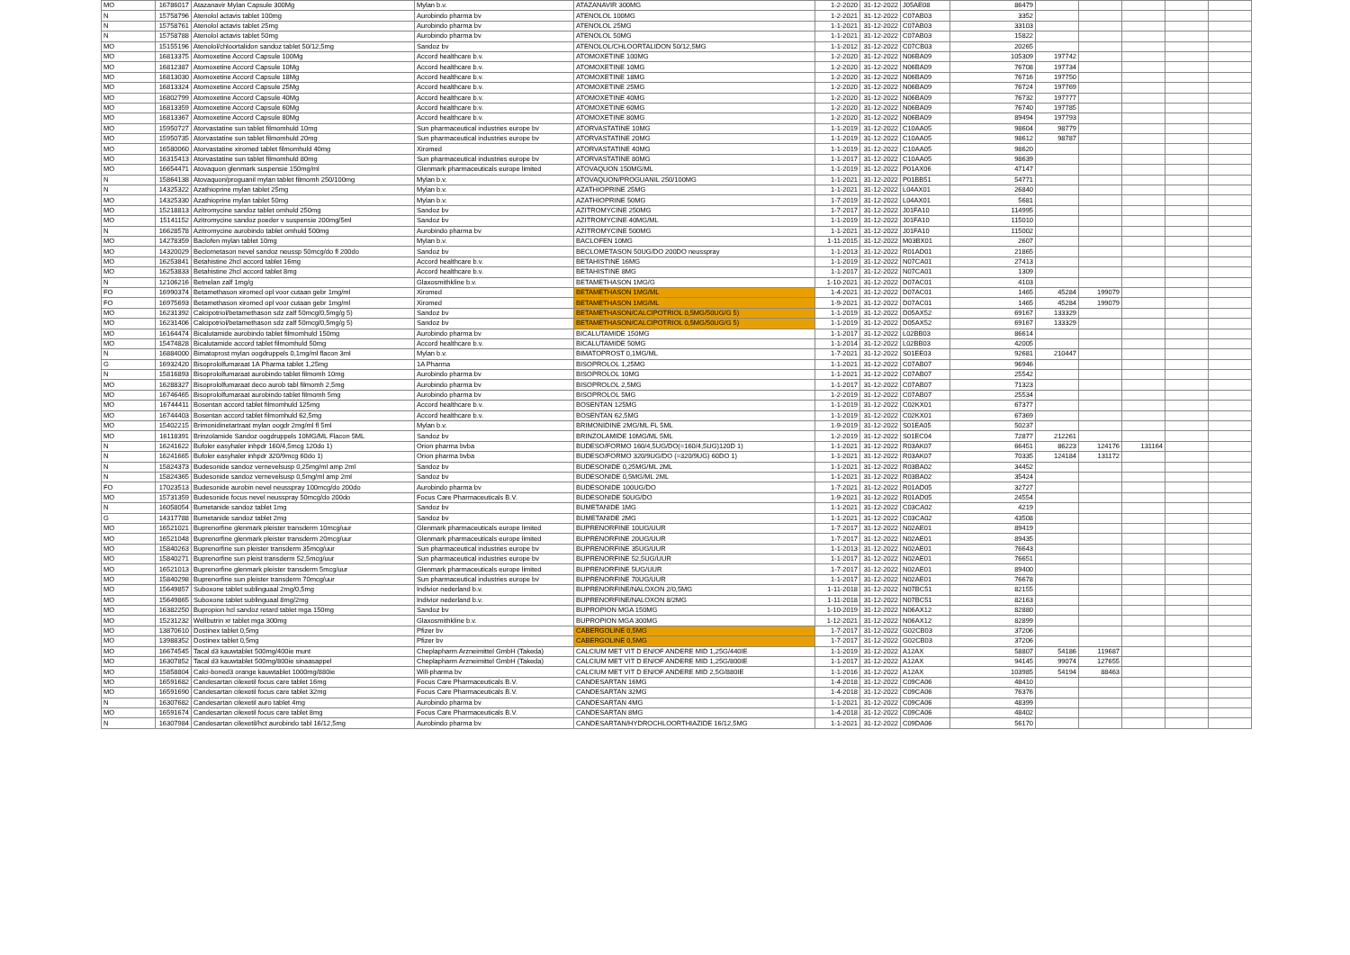| MO | 16786017 | Atazanavir Mylan Capsule 300Mg | Mylan b.v. | ATAZANAVIR 300MG | 1-2-2020 | 31-12-2022 | J05AE08 | 86479 | | | | | |
| N | 15758796 | Atenolol actavis tablet 100mg | Aurobindo pharma bv | ATENOLOL 100MG | 1-2-2021 | 31-12-2022 | C07AB03 | 3352 | | | | | |
| N | 15758761 | Atenolol actavis tablet 25mg | Aurobindo pharma bv | ATENOLOL 25MG | 1-1-2021 | 31-12-2022 | C07AB03 | 33103 | | | | | |
| N | 15758788 | Atenolol actavis tablet 50mg | Aurobindo pharma bv | ATENOLOL 50MG | 1-1-2021 | 31-12-2022 | C07AB03 | 15822 | | | | | |
| MO | 15155196 | Atenolol/chloortalidon sandoz tablet 50/12,5mg | Sandoz bv | ATENOLOL/CHLOORTALIDON 50/12,5MG | 1-1-2012 | 31-12-2022 | C07CB03 | 20265 | | | | | |
| MO | 16813375 | Atomoxetine Accord Capsule 100Mg | Accord healthcare b.v. | ATOMOXETINE 100MG | 1-2-2020 | 31-12-2022 | N06BA09 | 105309 | 197742 | | | | |
| MO | 16812387 | Atomoxetine Accord Capsule 10Mg | Accord healthcare b.v. | ATOMOXETINE 10MG | 1-2-2020 | 31-12-2022 | N06BA09 | 76708 | 197734 | | | | |
| MO | 16813030 | Atomoxetine Accord Capsule 18Mg | Accord healthcare b.v. | ATOMOXETINE 18MG | 1-2-2020 | 31-12-2022 | N06BA09 | 76716 | 197750 | | | | |
| MO | 16813324 | Atomoxetine Accord Capsule 25Mg | Accord healthcare b.v. | ATOMOXETINE 25MG | 1-2-2020 | 31-12-2022 | N06BA09 | 76724 | 197769 | | | | |
| MO | 16802799 | Atomoxetine Accord Capsule 40Mg | Accord healthcare b.v. | ATOMOXETINE 40MG | 1-2-2020 | 31-12-2022 | N06BA09 | 76732 | 197777 | | | | |
| MO | 16813359 | Atomoxetine Accord Capsule 60Mg | Accord healthcare b.v. | ATOMOXETINE 60MG | 1-2-2020 | 31-12-2022 | N06BA09 | 76740 | 197785 | | | | |
| MO | 16813367 | Atomoxetine Accord Capsule 80Mg | Accord healthcare b.v. | ATOMOXETINE 80MG | 1-2-2020 | 31-12-2022 | N06BA09 | 89494 | 197793 | | | | |
| MO | 15950727 | Atorvastatine sun tablet filmomhuld 10mg | Sun pharmaceutical industries europe bv | ATORVASTATINE 10MG | 1-1-2019 | 31-12-2022 | C10AA05 | 98604 | 98779 | | | | |
| MO | 15950735 | Atorvastatine sun tablet filmomhuld 20mg | Sun pharmaceutical industries europe bv | ATORVASTATINE 20MG | 1-1-2019 | 31-12-2022 | C10AA05 | 98612 | 98787 | | | | |
| MO | 16580060 | Atorvastatine xiromed tablet filmomhuld 40mg | Xiromed | ATORVASTATINE 40MG | 1-1-2019 | 31-12-2022 | C10AA05 | 98620 | | | | | |
| MO | 16315413 | Atorvastatine sun tablet filmomhuld 80mg | Sun pharmaceutical industries europe bv | ATORVASTATINE 80MG | 1-1-2017 | 31-12-2022 | C10AA05 | 98639 | | | | | |
| MO | 16654471 | Atovaquon glenmark suspensie 150mg/ml | Glenmark pharmaceuticals europe limited | ATOVAQUON 150MG/ML | 1-1-2019 | 31-12-2022 | P01AX06 | 47147 | | | | | |
| N | 15864138 | Atovaquon/proguanil mylan tablet filmomh 250/100mg | Mylan b.v. | ATOVAQUON/PROGUANIL 250/100MG | 1-1-2021 | 31-12-2022 | P01BB51 | 54771 | | | | | |
| N | 14325322 | Azathioprine mylan tablet 25mg | Mylan b.v. | AZATHIOPRINE 25MG | 1-1-2021 | 31-12-2022 | L04AX01 | 26840 | | | | | |
| MO | 14325330 | Azathioprine mylan tablet 50mg | Mylan b.v. | AZATHIOPRINE 50MG | 1-7-2019 | 31-12-2022 | L04AX01 | 5681 | | | | | |
| MO | 15218813 | Azitromycine sandoz tablet omhuld 250mg | Sandoz bv | AZITROMYCINE 250MG | 1-7-2017 | 31-12-2022 | J01FA10 | 114995 | | | | | |
| MO | 15141152 | Azitromycine sandoz poeder v suspensie 200mg/5ml | Sandoz bv | AZITROMYCINE 40MG/ML | 1-1-2019 | 31-12-2022 | J01FA10 | 115010 | | | | | |
| N | 16628578 | Azitromycine aurobindo tablet omhuld 500mg | Aurobindo pharma bv | AZITROMYCINE 500MG | 1-1-2021 | 31-12-2022 | J01FA10 | 115002 | | | | | |
| MO | 14278359 | Baclofen mylan tablet 10mg | Mylan b.v. | BACLOFEN 10MG | 1-11-2015 | 31-12-2022 | M03BX01 | 2607 | | | | | |
| MO | 14320029 | Beclometason nevel sandoz neussp 50mcg/do fl 200do | Sandoz bv | BECLOMETASON 50UG/DO 200DO neusspray | 1-1-2013 | 31-12-2022 | R01AD01 | 21865 | | | | | |
| MO | 16253841 | Betahistine 2hcl accord tablet 16mg | Accord healthcare b.v. | BETAHISTINE 16MG | 1-1-2019 | 31-12-2022 | N07CA01 | 27413 | | | | | |
| MO | 16253833 | Betahistine 2hcl accord tablet 8mg | Accord healthcare b.v. | BETAHISTINE 8MG | 1-1-2017 | 31-12-2022 | N07CA01 | 1309 | | | | | |
| N | 12106216 | Betnelan zalf 1mg/g | Glaxosmithkline b.v. | BETAMETHASON 1MG/G | 1-10-2021 | 31-12-2022 | D07AC01 | 4103 | | | | | |
| FO | 16990374 | Betamethason xiromed opl voor cutaan gebr 1mg/ml | Xiromed | BETAMETHASON 1MG/ML | 1-4-2021 | 31-12-2022 | D07AC01 | 1465 | 45284 | 199079 | | | |
| FO | 16975693 | Betamethason xiromed opl voor cutaan gebr 1mg/ml | Xiromed | BETAMETHASON 1MG/ML | 1-9-2021 | 31-12-2022 | D07AC01 | 1465 | 45284 | 199079 | | | |
| MO | 16231392 | Calcipotriol/betamethason sdz zalf 50mcg/0,5mg/g 5) | Sandoz bv | BETAMETHASON/CALCIPOTRIOL 0,5MG/50UG/G 5) | 1-1-2019 | 31-12-2022 | D05AX52 | 69167 | 133329 | | | | |
| MO | 16231406 | Calcipotriol/betamethason sdz zalf 50mcg/0,5mg/g 5) | Sandoz bv | BETAMETHASON/CALCIPOTRIOL 0,5MG/50UG/G 5) | 1-1-2019 | 31-12-2022 | D05AX52 | 69167 | 133329 | | | | |
| MO | 16164474 | Bicalutamide aurobindo tablet filmomhuld 150mg | Aurobindo pharma bv | BICALUTAMIDE 150MG | 1-1-2017 | 31-12-2022 | L02BB03 | 86614 | | | | | |
| MO | 15474828 | Bicalutamide accord tablet filmomhuld 50mg | Accord healthcare b.v. | BICALUTAMIDE 50MG | 1-1-2014 | 31-12-2022 | L02BB03 | 42005 | | | | | |
| N | 16884000 | Bimatoprost mylan oogdruppels 0,1mg/ml flacon 3ml | Mylan b.v. | BIMATOPROST 0,1MG/ML | 1-7-2021 | 31-12-2022 | S01EE03 | 92681 | 210447 | | | | |
| G | 16932420 | Bisoprololfumaraat 1A Pharma tablet 1,25mg | 1A Pharma | BISOPROLOL 1,25MG | 1-1-2021 | 31-12-2022 | C07AB07 | 96946 | | | | | |
| N | 15816893 | Bisoprololfumaraat aurobindo tablet filmomh 10mg | Aurobindo pharma bv | BISOPROLOL 10MG | 1-1-2021 | 31-12-2022 | C07AB07 | 25542 | | | | | |
| MO | 16288327 | Bisoprololfumaraat deco aurob tabl filmomh 2,5mg | Aurobindo pharma bv | BISOPROLOL 2,5MG | 1-1-2017 | 31-12-2022 | C07AB07 | 71323 | | | | | |
| MO | 16746465 | Bisoprololfumaraat aurobindo tablet filmomh 5mg | Aurobindo pharma bv | BISOPROLOL 5MG | 1-2-2019 | 31-12-2022 | C07AB07 | 25534 | | | | | |
| MO | 16744411 | Bosentan accord tablet filmomhuld 125mg | Accord healthcare b.v. | BOSENTAN 125MG | 1-1-2019 | 31-12-2022 | C02KX01 | 67377 | | | | | |
| MO | 16744403 | Bosentan accord tablet filmomhuld 62,5mg | Accord healthcare b.v. | BOSENTAN 62,5MG | 1-1-2019 | 31-12-2022 | C02KX01 | 67369 | | | | | |
| MO | 15402215 | Brimonidinetartraat mylan oogdr 2mg/ml fl 5ml | Mylan b.v. | BRIMONIDINE 2MG/ML FL 5ML | 1-9-2019 | 31-12-2022 | S01EA05 | 50237 | | | | | |
| MO | 16118391 | Brinzolamide Sandoz oogdruppels 10MG/ML Flacon 5ML | Sandoz bv | BRINZOLAMIDE 10MG/ML 5ML | 1-2-2019 | 31-12-2022 | S01EC04 | 72877 | 212261 | | | | |
| N | 16241622 | Bufoler easyhaler inhpdr 160/4,5mcg 120do 1) | Orion pharma bvba | BUDESO/FORMO 160/4,5UG/DO(=160/4,5UG)120D 1) | 1-1-2021 | 31-12-2022 | R03AK07 | 66451 | 86223 | 124176 | 131164 | | |
| N | 16241665 | Bufoler easyhaler inhpdr 320/9mcg 60do 1) | Orion pharma bvba | BUDESO/FORMO 320/9UG/DO (=320/9UG) 60DO 1) | 1-1-2021 | 31-12-2022 | R03AK07 | 70335 | 124184 | 131172 | | | |
| N | 15824373 | Budesonide sandoz vernevelsusp 0,25mg/ml amp 2ml | Sandoz bv | BUDESONIDE 0,25MG/ML 2ML | 1-1-2021 | 31-12-2022 | R03BA02 | 34452 | | | | | |
| N | 15824365 | Budesonide sandoz vernevelsusp 0,5mg/ml amp 2ml | Sandoz bv | BUDESONIDE 0,5MG/ML 2ML | 1-1-2021 | 31-12-2022 | R03BA02 | 35424 | | | | | |
| FO | 17023513 | Budesonide aurobin nevel neusspray 100mcg/do 200do | Aurobindo pharma bv | BUDESONIDE 100UG/DO | 1-7-2021 | 31-12-2022 | R01AD05 | 32727 | | | | | |
| MO | 15731359 | Budesonide focus nevel neusspray 50mcg/do 200do | Focus Care Pharmaceuticals B.V. | BUDESONIDE 50UG/DO | 1-9-2021 | 31-12-2022 | R01AD05 | 24554 | | | | | |
| N | 16058054 | Bumetanide sandoz tablet 1mg | Sandoz bv | BUMETANIDE 1MG | 1-1-2021 | 31-12-2022 | C03CA02 | 4219 | | | | | |
| G | 14317788 | Bumetanide sandoz tablet 2mg | Sandoz bv | BUMETANIDE 2MG | 1-1-2021 | 31-12-2022 | C03CA02 | 43508 | | | | | |
| MO | 16521021 | Buprenorfine glenmark pleister transderm 10mcg/uur | Glenmark pharmaceuticals europe limited | BUPRENORFINE 10UG/UUR | 1-7-2017 | 31-12-2022 | N02AE01 | 89419 | | | | | |
| MO | 16521048 | Buprenorfine glenmark pleister transderm 20mcg/uur | Glenmark pharmaceuticals europe limited | BUPRENORFINE 20UG/UUR | 1-7-2017 | 31-12-2022 | N02AE01 | 89435 | | | | | |
| MO | 15840263 | Buprenorfine sun pleister transderm 35mcg/uur | Sun pharmaceutical industries europe bv | BUPRENORFINE 35UG/UUR | 1-1-2013 | 31-12-2022 | N02AE01 | 76643 | | | | | |
| MO | 15840271 | Buprenorfine sun pleist transderm 52,5mcg/uur | Sun pharmaceutical industries europe bv | BUPRENORFINE 52,5UG/UUR | 1-1-2017 | 31-12-2022 | N02AE01 | 76651 | | | | | |
| MO | 16521013 | Buprenorfine glenmark pleister transderm 5mcg/uur | Glenmark pharmaceuticals europe limited | BUPRENORFINE 5UG/UUR | 1-7-2017 | 31-12-2022 | N02AE01 | 89400 | | | | | |
| MO | 15840298 | Buprenorfine sun pleister transderm 70mcg/uur | Sun pharmaceutical industries europe bv | BUPRENORFINE 70UG/UUR | 1-1-2017 | 31-12-2022 | N02AE01 | 76678 | | | | | |
| MO | 15649857 | Suboxone tablet sublinguaal 2mg/0,5mg | Indivior nederland b.v. | BUPRENORFINE/NALOXON 2/0,5MG | 1-11-2018 | 31-12-2022 | N07BC51 | 82155 | | | | | |
| MO | 15649865 | Suboxone tablet sublinguaal 8mg/2mg | Indivior nederland b.v. | BUPRENORFINE/NALOXON 8/2MG | 1-11-2018 | 31-12-2022 | N07BC51 | 82163 | | | | | |
| MO | 16382250 | Bupropion hcl sandoz retard tablet mga 150mg | Sandoz bv | BUPROPION MGA 150MG | 1-10-2019 | 31-12-2022 | N06AX12 | 82880 | | | | | |
| MO | 15231232 | Wellbutrin xr tablet mga 300mg | Glaxosmithkline b.v. | BUPROPION MGA 300MG | 1-12-2021 | 31-12-2022 | N06AX12 | 82899 | | | | | |
| MO | 13870610 | Dostinex tablet 0,5mg | Pfizer bv | CABERGOLINE 0,5MG | 1-7-2017 | 31-12-2022 | G02CB03 | 37206 | | | | | |
| MO | 13988352 | Dostinex tablet 0,5mg | Pfizer bv | CABERGOLINE 0,5MG | 1-7-2017 | 31-12-2022 | G02CB03 | 37206 | | | | | |
| MO | 16674545 | Tacal d3 kauwtablet 500mg/400ie munt | Cheplapharm Arzneimittel GmbH (Takeda) | CALCIUM MET VIT D EN/OF ANDERE MID 1,25G/440IE | 1-1-2019 | 31-12-2022 | A12AX | 58807 | 54186 | 119687 | | | |
| MO | 16307852 | Tacal d3 kauwtablet 500mg/800ie sinaasappel | Cheplapharm Arzneimittel GmbH (Takeda) | CALCIUM MET VIT D EN/OF ANDERE MID 1,25G/800IE | 1-1-2017 | 31-12-2022 | A12AX | 94145 | 99074 | 127655 | | | |
| MO | 15858804 | Calci-boned3 orange kauwtablet 1000mg/880ie | Will-pharma bv | CALCIUM MET VIT D EN/OF ANDERE MID 2,5G/880IE | 1-1-2016 | 31-12-2022 | A12AX | 103985 | 54194 | 88463 | | | |
| MO | 16591682 | Candesartan cilexetil focus care tablet 16mg | Focus Care Pharmaceuticals B.V. | CANDESARTAN 16MG | 1-4-2018 | 31-12-2022 | C09CA06 | 48410 | | | | | |
| MO | 16591690 | Candesartan cilexetil focus care tablet 32mg | Focus Care Pharmaceuticals B.V. | CANDESARTAN 32MG | 1-4-2018 | 31-12-2022 | C09CA06 | 76376 | | | | | |
| N | 16307682 | Candesartan cilexetil auro tablet 4mg | Aurobindo pharma bv | CANDESARTAN 4MG | 1-1-2021 | 31-12-2022 | C09CA06 | 48399 | | | | | |
| MO | 16591674 | Candesartan cilexetil focus care tablet 8mg | Focus Care Pharmaceuticals B.V. | CANDESARTAN 8MG | 1-4-2018 | 31-12-2022 | C09CA06 | 48402 | | | | | |
| N | 16307984 | Candesartan cilexetil/hct aurobindo tabl 16/12,5mg | Aurobindo pharma bv | CANDESARTAN/HYDROCHLOORTHIAZIDE 16/12,5MG | 1-1-2021 | 31-12-2022 | C09DA06 | 56170 | | | | | |